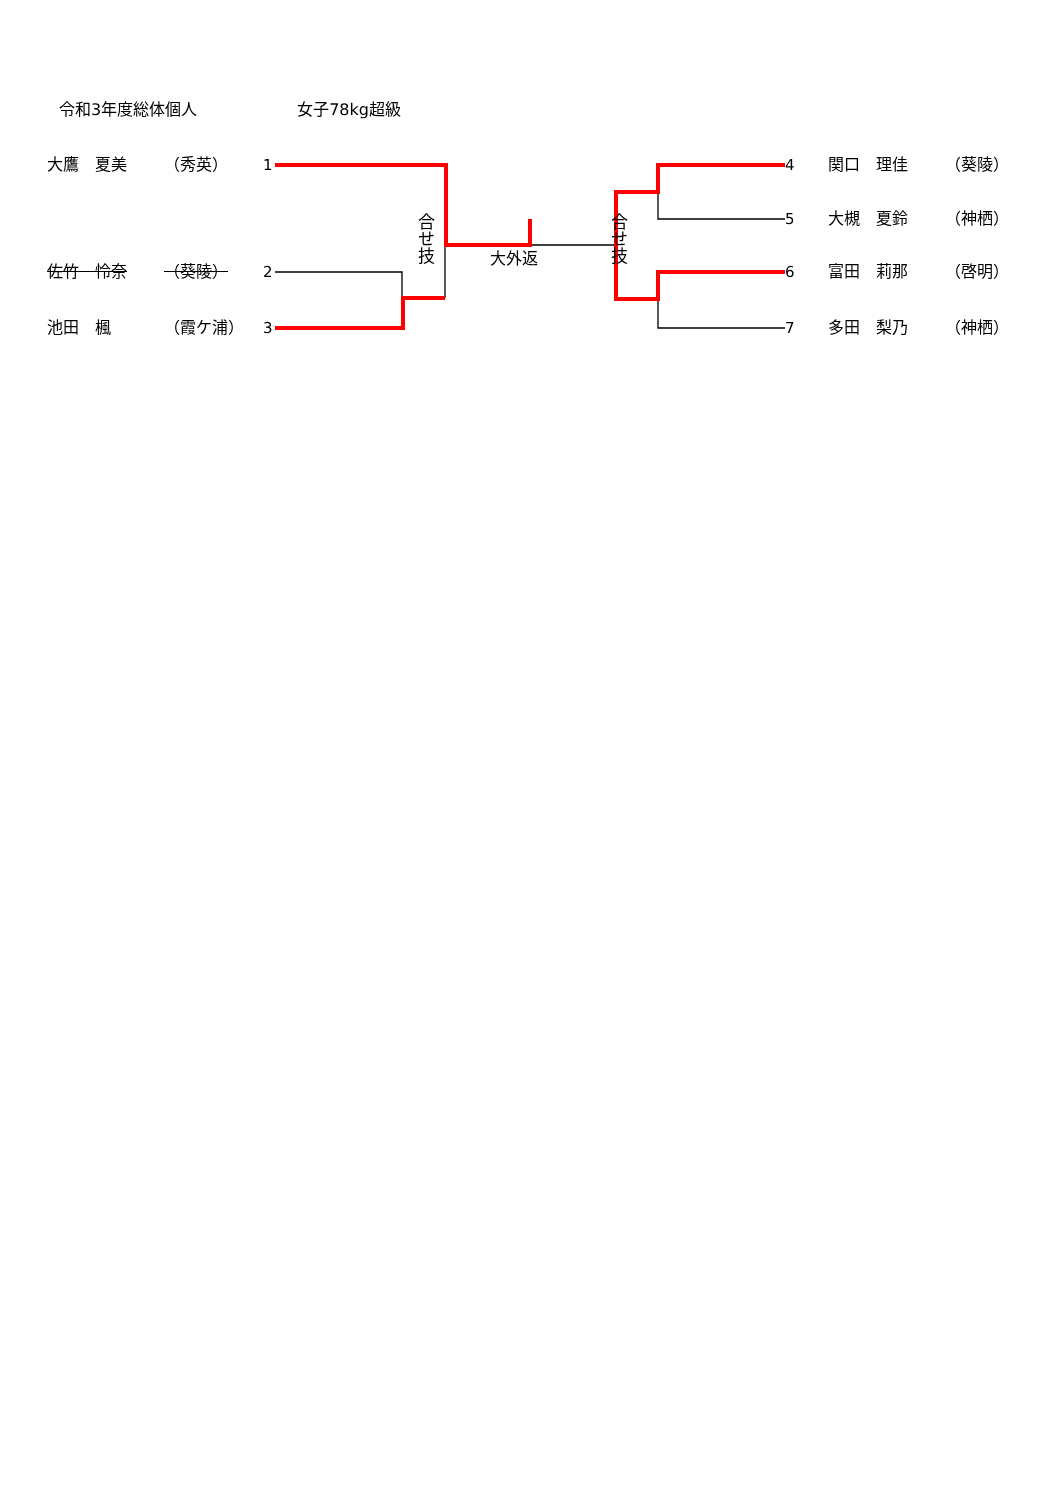令和3年度総体個人 女子78kg超級
大鷹　夏美 （秀英） 1 4 関口　理佳 （葵陵）
合せ技
大外返
合せ技
5 大槻　夏鈴 （神栖）
佐竹　怜奈 （葵陵） 2 6 富田　莉那 （啓明）
池田　楓 （霞ケ浦） 3 7 多田　梨乃 （神栖）